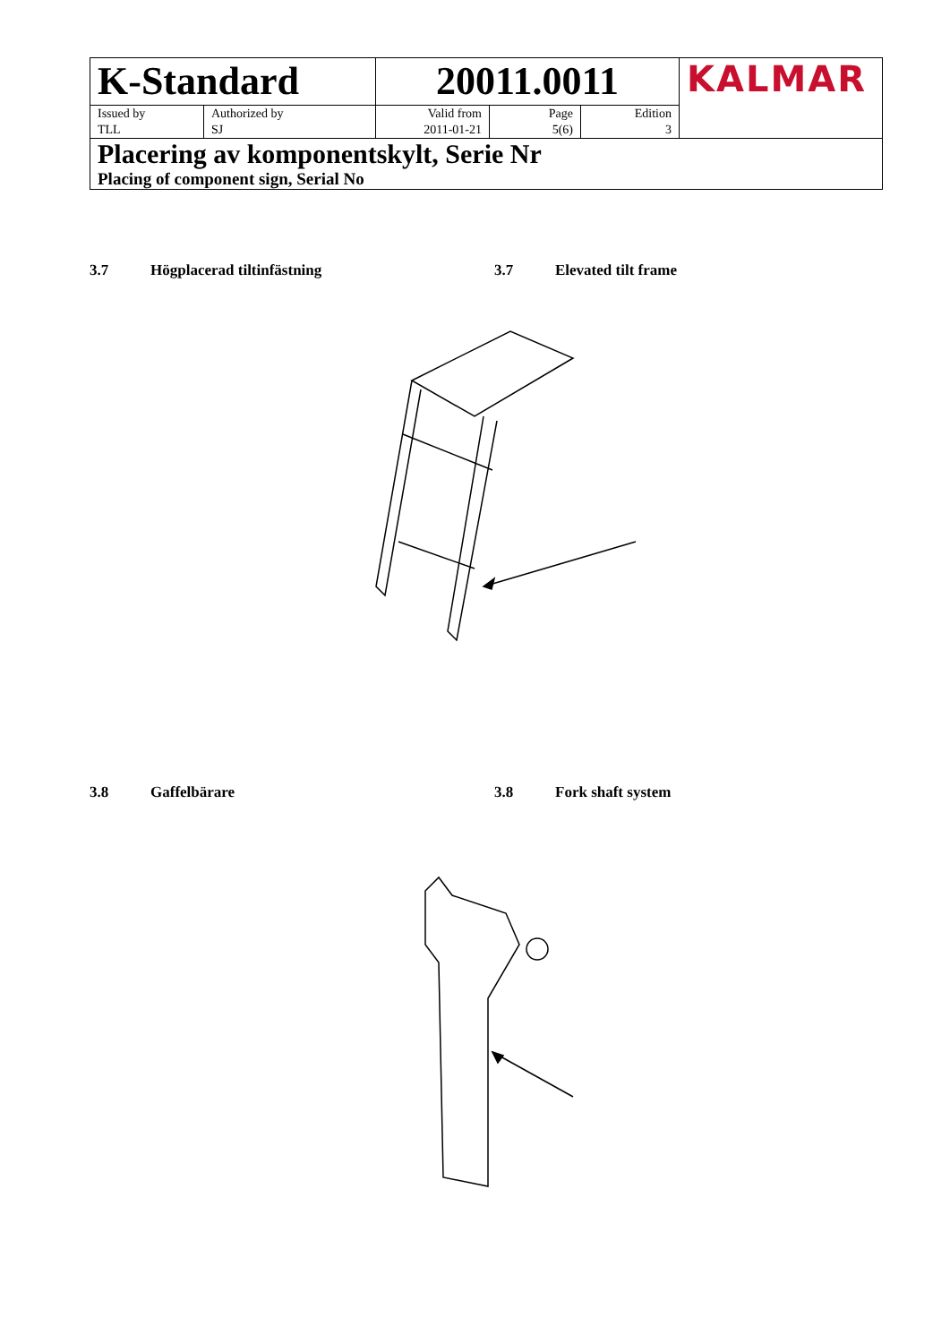| K-Standard | | 20011.0011 | | | KALMAR |
| Issued by TLL | Authorized by SJ | Valid from 2011-01-21 | Page 5(6) | Edition 3 | |
| Placering av komponentskylt, Serie Nr Placing of component sign, Serial No | | | | | |
3.7 Högplacerad tiltinfästning
3.7 Elevated tilt frame
3.8 Gaffelbärare
3.8 Fork shaft system